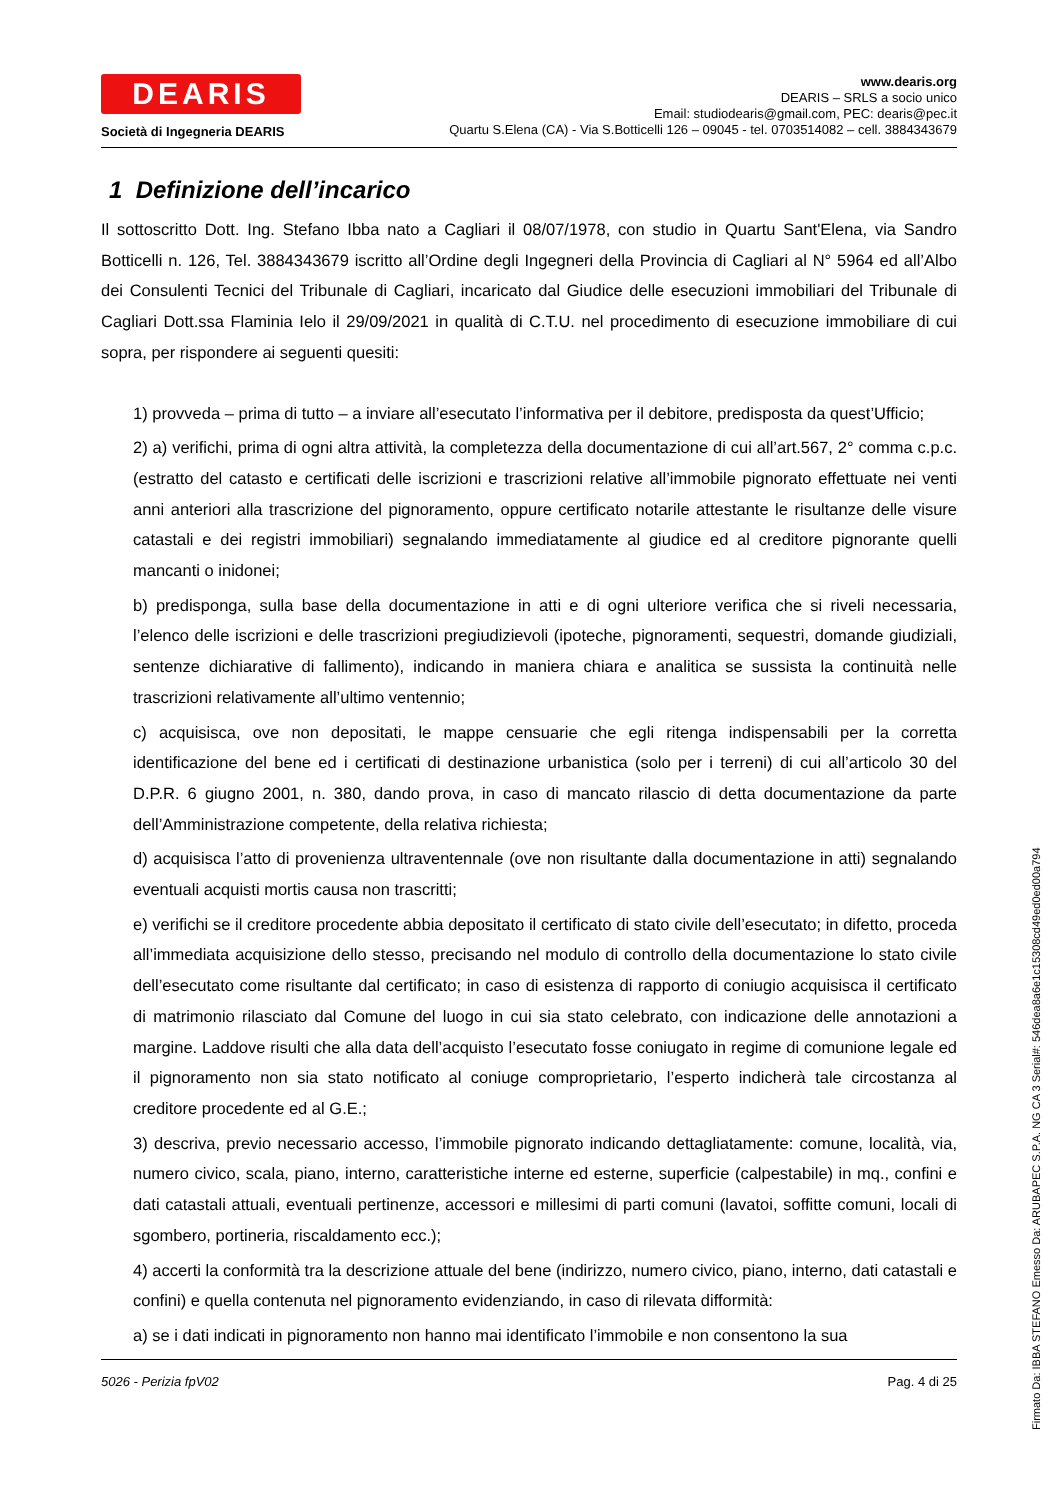DEARIS
Società di Ingegneria DEARIS
www.dearis.org
DEARIS – SRLS a socio unico
Email: studiodearis@gmail.com, PEC: dearis@pec.it
Quartu S.Elena (CA) - Via S.Botticelli 126 – 09045 - tel. 0703514082 – cell. 3884343679
1 Definizione dell’incarico
Il sottoscritto Dott. Ing. Stefano Ibba nato a Cagliari il 08/07/1978, con studio in Quartu Sant'Elena, via Sandro Botticelli n. 126, Tel. 3884343679 iscritto all’Ordine degli Ingegneri della Provincia di Cagliari al N° 5964 ed all’Albo dei Consulenti Tecnici del Tribunale di Cagliari, incaricato dal Giudice delle esecuzioni immobiliari del Tribunale di Cagliari Dott.ssa Flaminia Ielo il 29/09/2021 in qualità di C.T.U. nel procedimento di esecuzione immobiliare di cui sopra, per rispondere ai seguenti quesiti:
1) provveda – prima di tutto – a inviare all’esecutato l’informativa per il debitore, predisposta da quest’Ufficio;
2) a) verifichi, prima di ogni altra attività, la completezza della documentazione di cui all’art.567, 2° comma c.p.c. (estratto del catasto e certificati delle iscrizioni e trascrizioni relative all’immobile pignorato effettuate nei venti anni anteriori alla trascrizione del pignoramento, oppure certificato notarile attestante le risultanze delle visure catastali e dei registri immobiliari) segnalando immediatamente al giudice ed al creditore pignorante quelli mancanti o inidonei;
b) predisponga, sulla base della documentazione in atti e di ogni ulteriore verifica che si riveli necessaria, l’elenco delle iscrizioni e delle trascrizioni pregiudizievoli (ipoteche, pignoramenti, sequestri, domande giudiziali, sentenze dichiarative di fallimento), indicando in maniera chiara e analitica se sussista la continuità nelle trascrizioni relativamente all’ultimo ventennio;
c) acquisisca, ove non depositati, le mappe censuarie che egli ritenga indispensabili per la corretta identificazione del bene ed i certificati di destinazione urbanistica (solo per i terreni) di cui all’articolo 30 del D.P.R. 6 giugno 2001, n. 380, dando prova, in caso di mancato rilascio di detta documentazione da parte dell’Amministrazione competente, della relativa richiesta;
d) acquisisca l’atto di provenienza ultraventennale (ove non risultante dalla documentazione in atti) segnalando eventuali acquisti mortis causa non trascritti;
e) verifichi se il creditore procedente abbia depositato il certificato di stato civile dell’esecutato; in difetto, proceda all’immediata acquisizione dello stesso, precisando nel modulo di controllo della documentazione lo stato civile dell’esecutato come risultante dal certificato; in caso di esistenza di rapporto di coniugio acquisisca il certificato di matrimonio rilasciato dal Comune del luogo in cui sia stato celebrato, con indicazione delle annotazioni a margine. Laddove risulti che alla data dell’acquisto l’esecutato fosse coniugato in regime di comunione legale ed il pignoramento non sia stato notificato al coniuge comproprietario, l’esperto indicherà tale circostanza al creditore procedente ed al G.E.;
3) descriva, previo necessario accesso, l’immobile pignorato indicando dettagliatamente: comune, località, via, numero civico, scala, piano, interno, caratteristiche interne ed esterne, superficie (calpestabile) in mq., confini e dati catastali attuali, eventuali pertinenze, accessori e millesimi di parti comuni (lavatoi, soffitte comuni, locali di sgombero, portineria, riscaldamento ecc.);
4) accerti la conformità tra la descrizione attuale del bene (indirizzo, numero civico, piano, interno, dati catastali e confini) e quella contenuta nel pignoramento evidenziando, in caso di rilevata difformità:
a) se i dati indicati in pignoramento non hanno mai identificato l’immobile e non consentono la sua
5026 - Perizia fpV02 Pag. 4 di 25
Firmato Da: IBBA STEFANO Emesso Da: ARUBAPEC S.P.A. NG CA 3 Serial#: 546dea8a6e1c15308cd49ed0ed00a794